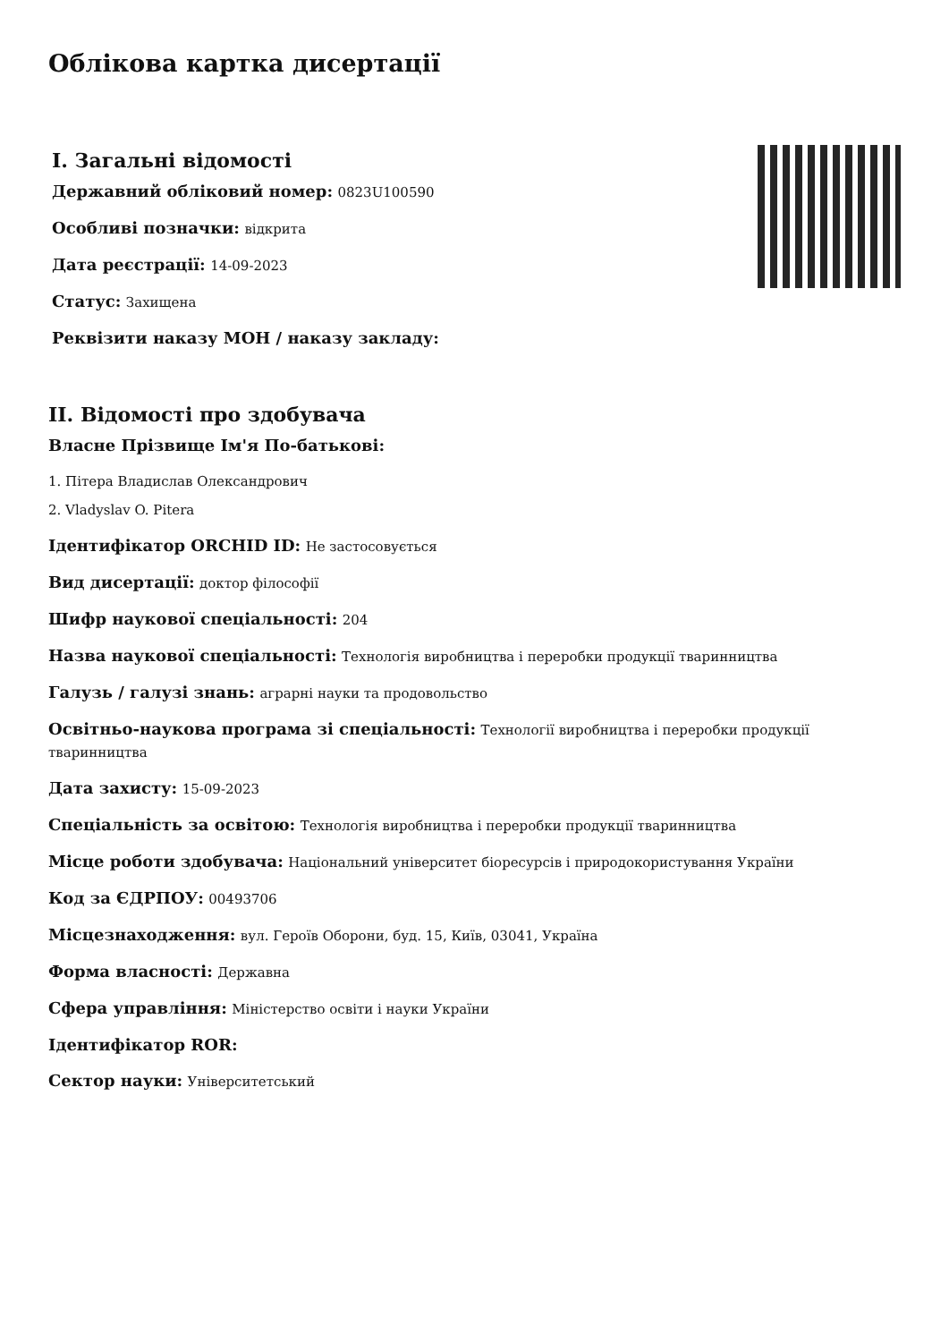Облікова картка дисертації
I. Загальні відомості
Державний обліковий номер: 0823U100590
Особливі позначки: відкрита
Дата реєстрації: 14-09-2023
Статус: Захищена
Реквізити наказу МОН / наказу закладу:
II. Відомості про здобувача
Власне Прізвище Ім'я По-батькові:
1. Пітера Владислав Олександрович
2. Vladyslav O. Pitera
Ідентифікатор ORCHID ID: Не застосовується
Вид дисертації: доктор філософії
Шифр наукової спеціальності: 204
Назва наукової спеціальності: Технологія виробництва і переробки продукції тваринництва
Галузь / галузі знань: аграрні науки та продовольство
Освітньо-наукова програма зі спеціальності: Технології виробництва і переробки продукції тваринництва
Дата захисту: 15-09-2023
Спеціальність за освітою: Технологія виробництва і переробки продукції тваринництва
Місце роботи здобувача: Національний університет біоресурсів і природокористування України
Код за ЄДРПОУ: 00493706
Місцезнаходження: вул. Героїв Оборони, буд. 15, Київ, 03041, Україна
Форма власності: Державна
Сфера управління: Міністерство освіти і науки України
Ідентифікатор ROR:
Сектор науки: Університетський